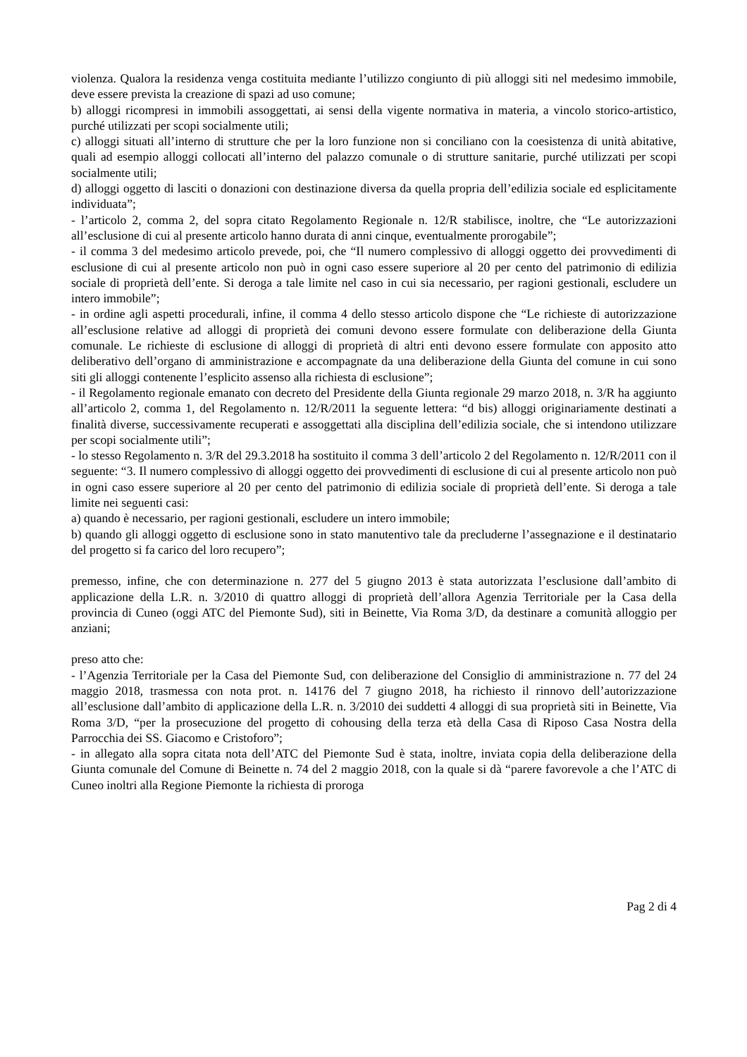violenza. Qualora la residenza venga costituita mediante l’utilizzo congiunto di più alloggi siti nel medesimo immobile, deve essere prevista la creazione di spazi ad uso comune;
b) alloggi ricompresi in immobili assoggettati, ai sensi della vigente normativa in materia, a vincolo storico-artistico, purché utilizzati per scopi socialmente utili;
c) alloggi situati all’interno di strutture che per la loro funzione non si conciliano con la coesistenza di unità abitative, quali ad esempio alloggi collocati all’interno del palazzo comunale o di strutture sanitarie, purché utilizzati per scopi socialmente utili;
d) alloggi oggetto di lasciti o donazioni con destinazione diversa da quella propria dell’edilizia sociale ed esplicitamente individuata”;
- l’articolo 2, comma 2, del sopra citato Regolamento Regionale n. 12/R stabilisce, inoltre, che “Le autorizzazioni all’esclusione di cui al presente articolo hanno durata di anni cinque, eventualmente prorogabile”;
- il comma 3 del medesimo articolo prevede, poi, che “Il numero complessivo di alloggi oggetto dei provvedimenti di esclusione di cui al presente articolo non può in ogni caso essere superiore al 20 per cento del patrimonio di edilizia sociale di proprietà dell’ente. Si deroga a tale limite nel caso in cui sia necessario, per ragioni gestionali, escludere un intero immobile”;
- in ordine agli aspetti procedurali, infine, il comma 4 dello stesso articolo dispone che “Le richieste di autorizzazione all’esclusione relative ad alloggi di proprietà dei comuni devono essere formulate con deliberazione della Giunta comunale. Le richieste di esclusione di alloggi di proprietà di altri enti devono essere formulate con apposito atto deliberativo dell’organo di amministrazione e accompagnate da una deliberazione della Giunta del comune in cui sono siti gli alloggi contenente l’esplicito assenso alla richiesta di esclusione”;
- il Regolamento regionale emanato con decreto del Presidente della Giunta regionale 29 marzo 2018, n. 3/R ha aggiunto all’articolo 2, comma 1, del Regolamento n. 12/R/2011 la seguente lettera: “d bis) alloggi originariamente destinati a finalità diverse, successivamente recuperati e assoggettati alla disciplina dell’edilizia sociale, che si intendono utilizzare per scopi socialmente utili”;
- lo stesso Regolamento n. 3/R del 29.3.2018 ha sostituito il comma 3 dell’articolo 2 del Regolamento n. 12/R/2011 con il seguente: “3. Il numero complessivo di alloggi oggetto dei provvedimenti di esclusione di cui al presente articolo non può in ogni caso essere superiore al 20 per cento del patrimonio di edilizia sociale di proprietà dell’ente. Si deroga a tale limite nei seguenti casi:
a) quando è necessario, per ragioni gestionali, escludere un intero immobile;
b) quando gli alloggi oggetto di esclusione sono in stato manutentivo tale da precluderne l’assegnazione e il destinatario del progetto si fa carico del loro recupero”;
premesso, infine, che con determinazione n. 277 del 5 giugno 2013 è stata autorizzata l’esclusione dall’ambito di applicazione della L.R. n. 3/2010 di quattro alloggi di proprietà dell’allora Agenzia Territoriale per la Casa della provincia di Cuneo (oggi ATC del Piemonte Sud), siti in Beinette, Via Roma 3/D, da destinare a comunità alloggio per anziani;
preso atto che:
- l’Agenzia Territoriale per la Casa del Piemonte Sud, con deliberazione del Consiglio di amministrazione n. 77 del 24 maggio 2018, trasmessa con nota prot. n. 14176 del 7 giugno 2018, ha richiesto il rinnovo dell’autorizzazione all’esclusione dall’ambito di applicazione della L.R. n. 3/2010 dei suddetti 4 alloggi di sua proprietà siti in Beinette, Via Roma 3/D, “per la prosecuzione del progetto di cohousing della terza età della Casa di Riposo Casa Nostra della Parrocchia dei SS. Giacomo e Cristoforo”;
- in allegato alla sopra citata nota dell’ATC del Piemonte Sud è stata, inoltre, inviata copia della deliberazione della Giunta comunale del Comune di Beinette n. 74 del 2 maggio 2018, con la quale si dà “parere favorevole a che l’ATC di Cuneo inoltri alla Regione Piemonte la richiesta di proroga
Pag 2 di 4